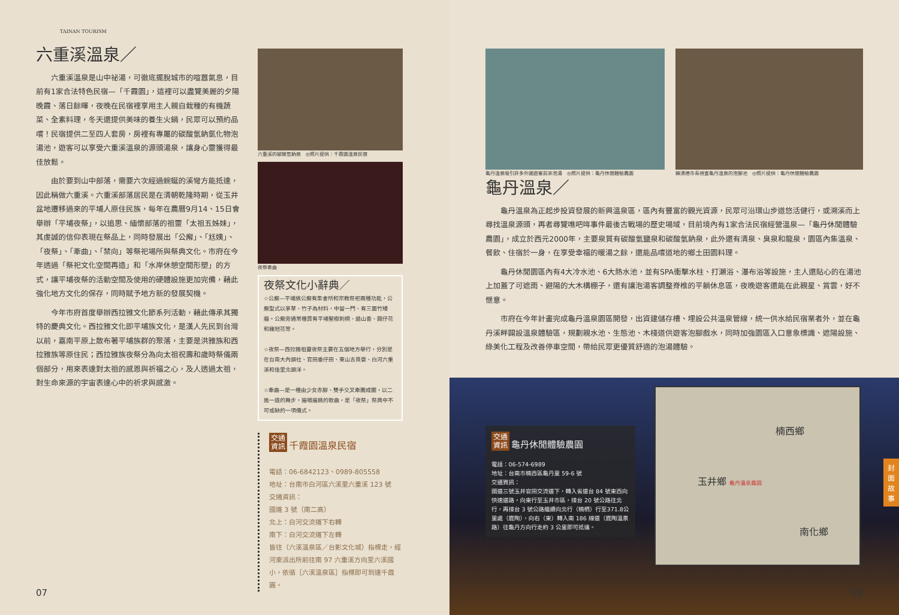TAINAN TOURISM
六重溪溫泉／
六重溪溫泉是山中祕湯，可徹底擺脫城市的喧囂氣息，目前有1家合法特色民宿—「千霞園」，這裡可以盡覽美麗的夕陽晚霞、落日餘暉，夜晚在民宿裡享用主人親自栽種的有機蔬菜、全素料理，冬天還提供美味的養生火鍋，民眾可以預約品嚐！民宿提供二至四人套房，房裡有專屬的碳酸氫鈉氯化物泡湯池，遊客可以享受六重溪溫泉的源頭湯泉，讓身心靈獲得最佳放鬆。
由於要到山中部落，需要六次經過蜿蜒的溪彎方能抵達，因此稱做六重溪。六重溪部落居民是在清朝乾隆時期，從玉井盆地遷移過來的平埔人原住民族，每年在農曆9月14、15日會舉辦「平埔夜祭」，以追思、緬懷部落的祖靈「太祖五姊妹」，其虔誠的信仰表現在祭品上，同時發展出「公廨」、「尪姨」、「夜祭」、「牽曲」、「禁向」等祭祀場所與祭典文化。市府在今年透過「祭祀文化空間再造」和「水岸休憩空間形塑」的方式，讓平埔夜祭的活動空間及使用的硬體設施更加完備，藉此強化地方文化的保存，同時賦予地方新的發展契機。
今年市府首度舉辦西拉雅文化節系列活動，藉此傳承其獨特的慶典文化。西拉雅文化即平埔族文化，是漢人先民到台灣以前，嘉南平原上散布著平埔族群的聚落，主要是洪雅族和西拉雅族等原住民；西拉雅族夜祭分為向太祖祝壽和歲時祭儀兩個部分，用來表達對太祖的感恩與祈福之心，及人透過太祖，對生命來源的宇宙表達心中的祈求與感激。
六重溪的碳酸氫鈉泉　◎照片提供：千霞園溫泉民宿
夜祭牽曲
夜祭文化小辭典／
☆公廨—平埔族公廨有集會所和宗教祭祀兩種功能，公廨型式以茅草、竹子為材料，中留一門、有三面竹矮牆。公廨旁通常種買有平埔聖樹刺桐、過山香、圓仔花和雞冠花等。
☆夜祭—西拉雅祖靈夜祭主要在五個地方舉行，分別是在台南大內頭社、官田番仔田、東山吉貝耍、白河六重溪和佳里北頭洋。
☆牽曲—是一種由少女赤腳、雙手交叉牽圍成圈，以二進一退的舞步，邊唱邊跳的歌曲，是「夜祭」祭典中不可或缺的一項儀式。
交通
資訊 千霞園溫泉民宿
電話：06-6842123、0989-805558
地址：台南市白河區六溪里六重溪 123 號
交通資訊：
國道 3 號（南二高）
北上：白河交流道下右轉
南下：白河交流道下左轉
皆往（六溪溫泉區／台影文化城）指標走，經河東派出所前往南 97 六重溪方向至六溪國小，依循［六溪溫泉區］指標即可到達千霞園。
07
龜丹溫泉吸引許多外國遊客前來泡湯　◎照片提供：龜丹休閒體驗農園 賴清德市長視查龜丹溫泉的泡腳池　◎照片提供：龜丹休閒體驗農園
龜丹溫泉／
龜丹溫泉為正起步投資發展的新興溫泉區，區內有豐富的觀光資源，民眾可沿環山步道悠活健行，或溯溪而上尋找溫泉源頭，再者尋覽噍吧哖事件最後古戰場的歷史場域，目前境內有1家合法民宿經營溫泉—「龜丹休閒體驗農園」，成立於西元2000年，主要泉質有碳酸氫鹽泉和碳酸氫鈉泉，此外還有清泉、臭泉和龍泉，園區內集溫泉、餐飲、住宿於一身，在享受幸福的暖湯之餘，還能品嚐道地的鄉土田園料理。
龜丹休閒園區內有4大冷水池、6大熱水池，並有SPA衝擊水柱、打瀨浴、瀑布浴等設施，主人還貼心的在湯池上加蓋了可遮雨、避陽的大木構棚子，還有讓泡湯客調整脊椎的平躺休息區，夜晚遊客還能在此觀星、賞雲，好不愜意。
市府在今年計畫完成龜丹溫泉園區開發，出資建儲存槽、埋設公共溫泉管線，統一供水給民宿業者外，並在龜丹溪畔闢設溫泉體驗區，規劃親水池、生態池、木棧道供遊客泡腳戲水，同時加強園區入口意象標識、遮陽設施、綠美化工程及改善停車空間，帶給民眾更優質舒適的泡湯體驗。
交通
資訊 龜丹休閒體驗農園
電話：06-574-6989
地址：台南市楠西區龜丹里 59-6 號
交通資訊：
國道三號玉井官田交流道下，轉入省道台 84 號東西向快速道路，向東行至玉井市區，接台 20 號公路往北行，再接台 3 號公路繼續向北行（楠栖）行至371.8公里處（鹿陶），向右（東）轉入南 186 線道（鹿陶溫泉路）往龜丹方向行走約 3 公里即可抵達。
楠西鄉
玉井鄉 龜丹溫泉農園
南化鄉
封
面
故
事
08